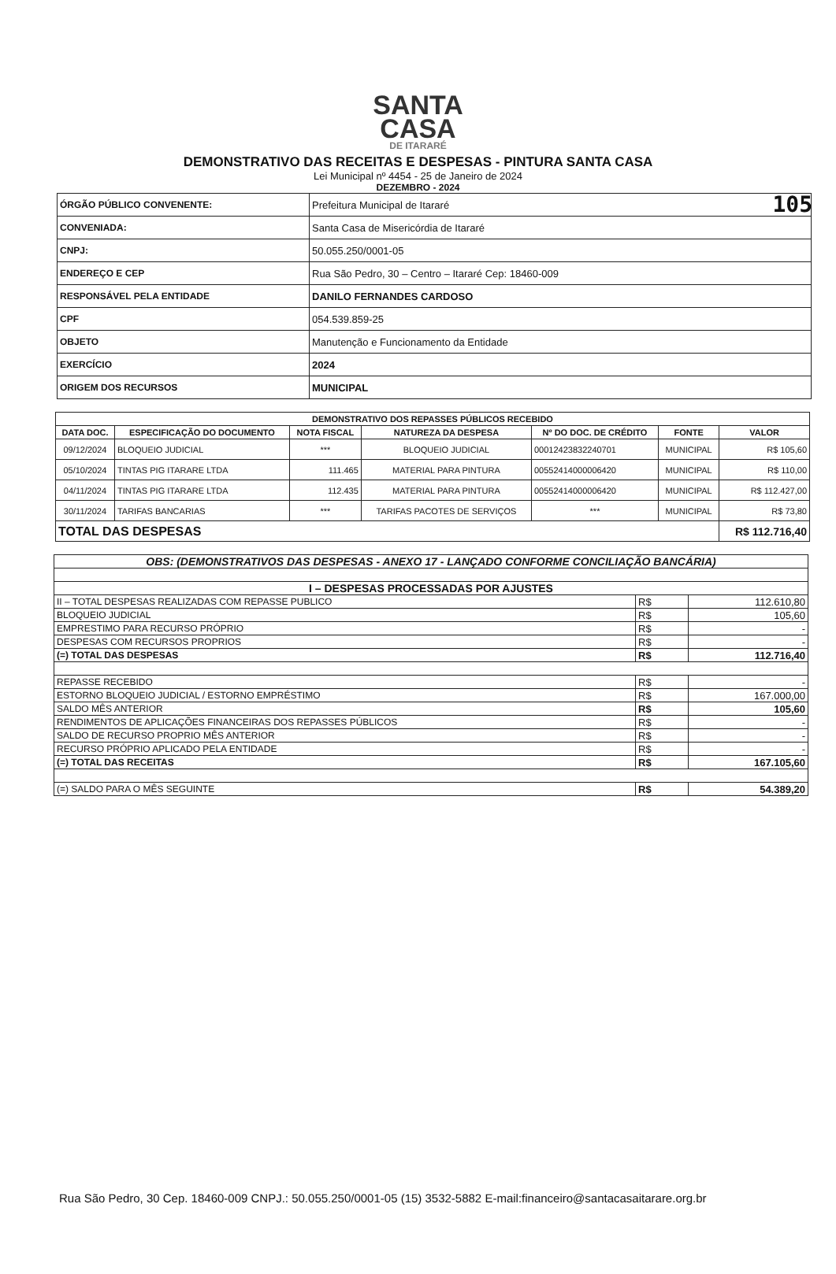105
SANTA
CASA
DE ITARARÉ
DEMONSTRATIVO DAS RECEITAS E DESPESAS - PINTURA SANTA CASA
Lei Municipal nº 4454 - 25 de Janeiro de 2024
DEZEMBRO - 2024
| ÓRGÃO PÚBLICO CONVENENTE: | Prefeitura Municipal de Itararé |
| CONVENIADA: | Santa Casa de Misericórdia de Itararé |
| CNPJ: | 50.055.250/0001-05 |
| ENDEREÇO E CEP | Rua São Pedro, 30 – Centro – Itararé Cep: 18460-009 |
| RESPONSÁVEL PELA ENTIDADE | DANILO FERNANDES CARDOSO |
| CPF | 054.539.859-25 |
| OBJETO | Manutenção e Funcionamento da Entidade |
| EXERCÍCIO | 2024 |
| ORIGEM DOS RECURSOS | MUNICIPAL |
| DEMONSTRATIVO DOS REPASSES PÚBLICOS RECEBIDO | | | | | | |
| --- | --- | --- | --- | --- | --- | --- |
| DATA DOC. | ESPECIFICAÇÃO DO DOCUMENTO | NOTA FISCAL | NATUREZA DA DESPESA | Nº DO DOC. DE CRÉDITO | FONTE | VALOR |
| 09/12/2024 | BLOQUEIO JUDICIAL | *** | BLOQUEIO JUDICIAL | 00012423832240701 | MUNICIPAL | R$ 105,60 |
| 05/10/2024 | TINTAS PIG ITARARE LTDA | 111.465 | MATERIAL PARA PINTURA | 00552414000006420 | MUNICIPAL | R$ 110,00 |
| 04/11/2024 | TINTAS PIG ITARARE LTDA | 112.435 | MATERIAL PARA PINTURA | 00552414000006420 | MUNICIPAL | R$ 112.427,00 |
| 30/11/2024 | TARIFAS BANCARIAS | *** | TARIFAS PACOTES DE SERVIÇOS | *** | MUNICIPAL | R$ 73,80 |
| TOTAL DAS DESPESAS | | | | | | R$ 112.716,40 |
| OBS: (DEMONSTRATIVOS DAS DESPESAS - ANEXO 17 - LANÇADO CONFORME CONCILIAÇÃO BANCÁRIA) | | |
| I – DESPESAS PROCESSADAS POR AJUSTES | | |
| II – TOTAL DESPESAS REALIZADAS COM REPASSE PUBLICO | R$ | 112.610,80 |
| BLOQUEIO JUDICIAL | R$ | 105,60 |
| EMPRESTIMO PARA RECURSO PRÓPRIO | R$ | - |
| DESPESAS COM RECURSOS PROPRIOS | R$ | - |
| (=) TOTAL DAS DESPESAS | R$ | 112.716,40 |
| REPASSE RECEBIDO | R$ | - |
| ESTORNO BLOQUEIO JUDICIAL / ESTORNO EMPRÉSTIMO | R$ | 167.000,00 |
| SALDO MÊS ANTERIOR | R$ | 105,60 |
| RENDIMENTOS DE APLICAÇÕES FINANCEIRAS DOS REPASSES PÚBLICOS | R$ | - |
| SALDO DE RECURSO PROPRIO MÊS ANTERIOR | R$ | - |
| RECURSO PRÓPRIO APLICADO PELA ENTIDADE | R$ | - |
| (=) TOTAL DAS RECEITAS | R$ | 167.105,60 |
| (=) SALDO PARA O MÊS SEGUINTE | R$ | 54.389,20 |
Rua São Pedro, 30 Cep. 18460-009 CNPJ.: 50.055.250/0001-05 (15) 3532-5882 E-mail:financeiro@santacasaitarare.org.br